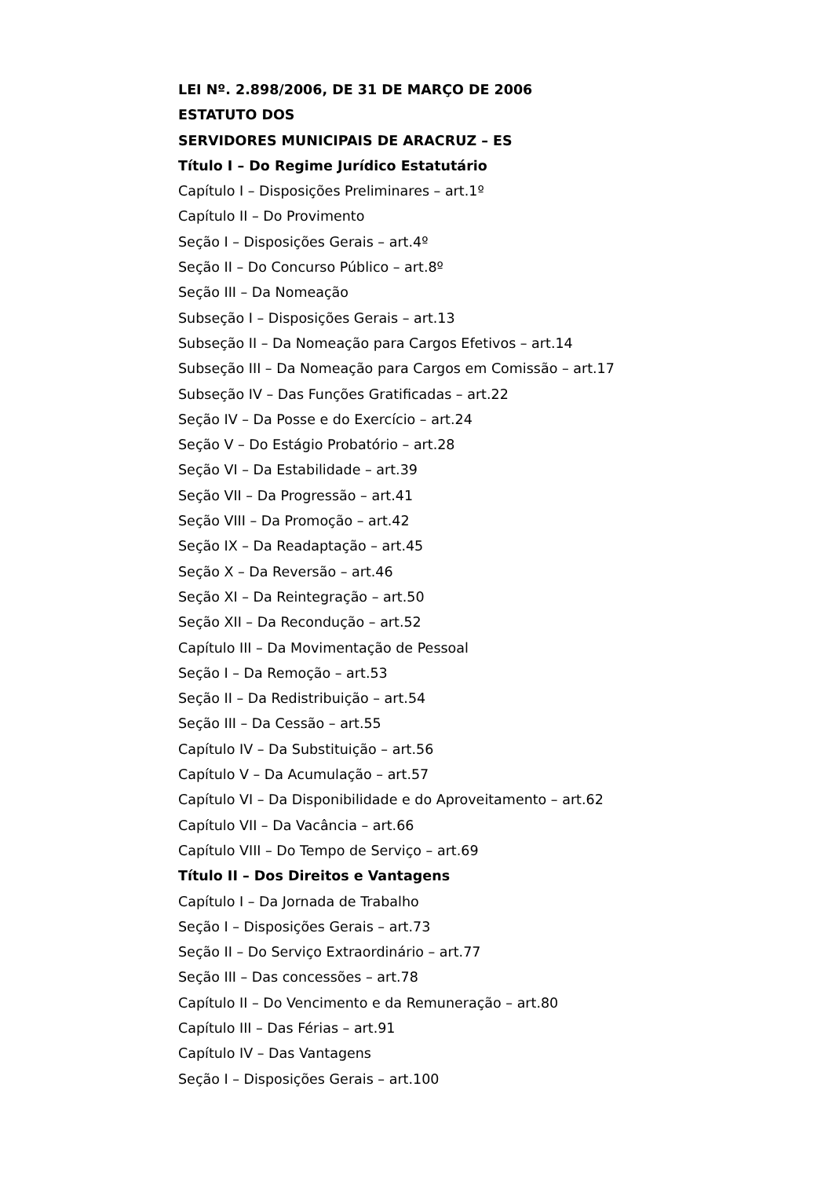LEI Nº. 2.898/2006, DE 31 DE MARÇO DE 2006
ESTATUTO DOS
SERVIDORES MUNICIPAIS DE ARACRUZ – ES
Título I – Do Regime Jurídico Estatutário
Capítulo I – Disposições Preliminares – art.1º
Capítulo II – Do Provimento
Seção I – Disposições Gerais – art.4º
Seção II – Do Concurso Público – art.8º
Seção III – Da Nomeação
Subseção I – Disposições Gerais – art.13
Subseção II – Da Nomeação para Cargos Efetivos – art.14
Subseção III – Da Nomeação para Cargos em Comissão – art.17
Subseção IV – Das Funções Gratificadas – art.22
Seção IV – Da Posse e do Exercício – art.24
Seção V – Do Estágio Probatório – art.28
Seção VI – Da Estabilidade – art.39
Seção VII – Da Progressão – art.41
Seção VIII – Da Promoção – art.42
Seção IX – Da Readaptação – art.45
Seção X – Da Reversão – art.46
Seção XI – Da Reintegração – art.50
Seção XII – Da Recondução – art.52
Capítulo III – Da Movimentação de Pessoal
Seção I – Da Remoção – art.53
Seção II – Da Redistribuição – art.54
Seção III – Da Cessão – art.55
Capítulo IV – Da Substituição – art.56
Capítulo V – Da Acumulação – art.57
Capítulo VI – Da Disponibilidade e do Aproveitamento – art.62
Capítulo VII – Da Vacância – art.66
Capítulo VIII – Do Tempo de Serviço – art.69
Título II – Dos Direitos e Vantagens
Capítulo I – Da Jornada de Trabalho
Seção I – Disposições Gerais – art.73
Seção II – Do Serviço Extraordinário – art.77
Seção III – Das concessões – art.78
Capítulo II – Do Vencimento e da Remuneração – art.80
Capítulo III – Das Férias – art.91
Capítulo IV – Das Vantagens
Seção I – Disposições Gerais – art.100